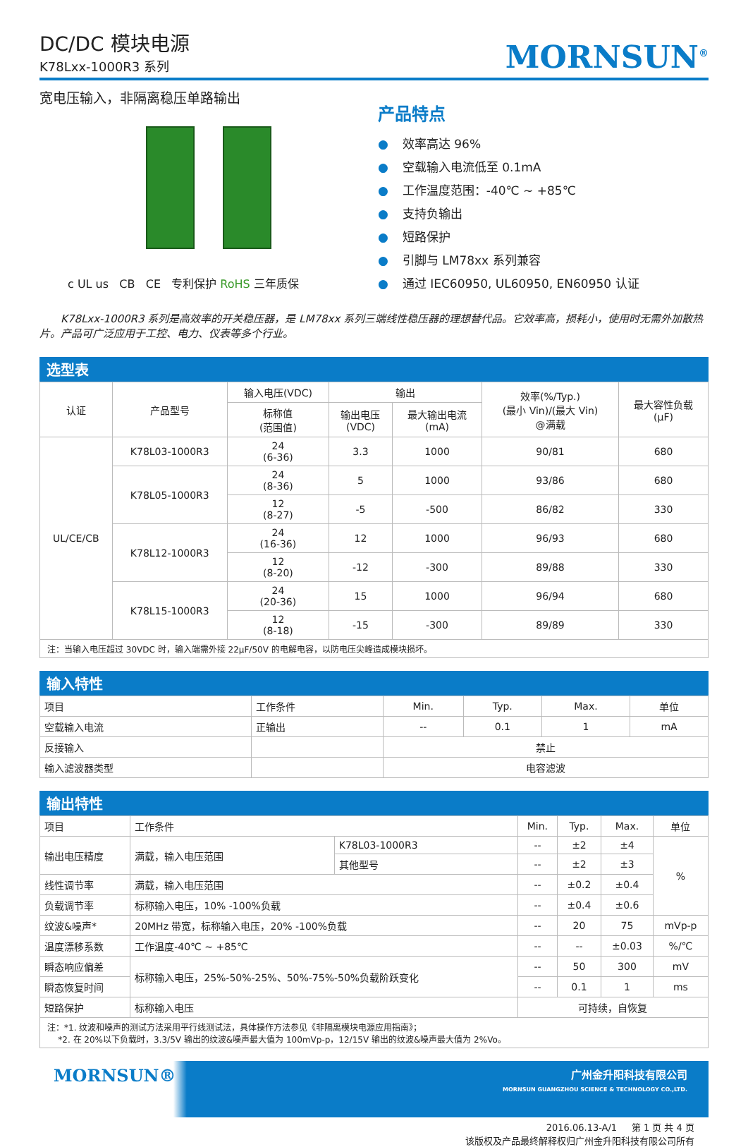DC/DC 模块电源
K78Lxx-1000R3 系列
MORNSUN<sup>®</sup>
宽电压输入，非隔离稳压单路输出
c UL us CB CE 专利保护 RoHS 三年质保
产品特点
● 效率高达 96%
● 空载输入电流低至 0.1mA
● 工作温度范围：-40℃ ~ +85℃
● 支持负输出
● 短路保护
● 引脚与 LM78xx 系列兼容
● 通过 IEC60950, UL60950, EN60950 认证
K78Lxx-1000R3 系列是高效率的开关稳压器，是 LM78xx 系列三端线性稳压器的理想替代品。它效率高，损耗小，使用时无需外加散热片。产品可广泛应用于工控、电力、仪表等多个行业。
选型表
| 认证 | 产品型号 | 输入电压(VDC) | 输出 | | 效率(%/Typ.) (最小 Vin)/(最大 Vin) @满载 | 最大容性负载 (µF) |
| --- | --- | --- | --- | --- | --- | --- |
| | | 标称值 (范围值) | 输出电压 (VDC) | 最大输出电流 (mA) | | |
| UL/CE/CB | K78L03-1000R3 | 24 (6-36) | 3.3 | 1000 | 90/81 | 680 |
| | K78L05-1000R3 | 24 (8-36) | 5 | 1000 | 93/86 | 680 |
| | | 12 (8-27) | -5 | -500 | 86/82 | 330 |
| | K78L12-1000R3 | 24 (16-36) | 12 | 1000 | 96/93 | 680 |
| | | 12 (8-20) | -12 | -300 | 89/88 | 330 |
| | K78L15-1000R3 | 24 (20-36) | 15 | 1000 | 96/94 | 680 |
| | | 12 (8-18) | -15 | -300 | 89/89 | 330 |
注：当输入电压超过 30VDC 时，输入端需外接 22µF/50V 的电解电容，以防电压尖峰造成模块损坏。
输入特性
| 项目 | 工作条件 | Min. | Typ. | Max. | 单位 |
| --- | --- | --- | --- | --- | --- |
| 空载输入电流 | 正输出 | -- | 0.1 | 1 | mA |
| 反接输入 | | 禁止 | | | |
| 输入滤波器类型 | | 电容滤波 | | | |
输出特性
| 项目 | 工作条件 | | Min. | Typ. | Max. | 单位 |
| --- | --- | --- | --- | --- | --- | --- |
| 输出电压精度 | 满载，输入电压范围 | K78L03-1000R3 | -- | ±2 | ±4 | % |
| | | 其他型号 | -- | ±2 | ±3 | |
| 线性调节率 | 满载，输入电压范围 | | -- | ±0.2 | ±0.4 | |
| 负载调节率 | 标称输入电压，10% -100%负载 | | -- | ±0.4 | ±0.6 | |
| 纹波&噪声* | 20MHz 带宽，标称输入电压，20% -100%负载 | | -- | 20 | 75 | mVp-p |
| 温度漂移系数 | 工作温度-40℃ ~ +85℃ | | -- | -- | ±0.03 | %/℃ |
| 瞬态响应偏差 | 标称输入电压，25%-50%-25%、50%-75%-50%负载阶跃变化 | | -- | 50 | 300 | mV |
| 瞬态恢复时间 | | | -- | 0.1 | 1 | ms |
| 短路保护 | 标称输入电压 | | 可持续，自恢复 | | | |
注：*1. 纹波和噪声的测试方法采用平行线测试法，具体操作方法参见《非隔离模块电源应用指南》；
*2. 在 20%以下负载时，3.3/5V 输出的纹波&噪声最大值为 100mVp-p，12/15V 输出的纹波&噪声最大值为 2%Vo。
MORNSUN®
广州金升阳科技有限公司
MORNSUN GUANGZHOU SCIENCE & TECHNOLOGY CO.,LTD.
2016.06.13-A/1 第 1 页 共 4 页
该版权及产品最终解释权归广州金升阳科技有限公司所有